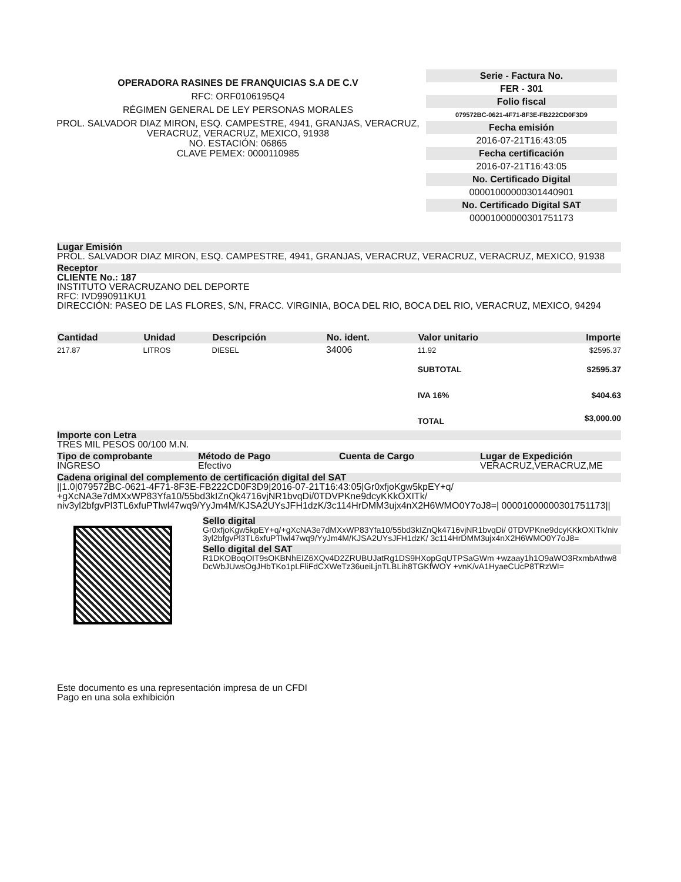OPERADORA RASINES DE FRANQUICIAS S.A DE C.V
RFC: ORF0106195Q4
RÉGIMEN GENERAL DE LEY PERSONAS MORALES
PROL. SALVADOR DIAZ MIRON, ESQ. CAMPESTRE, 4941, GRANJAS, VERACRUZ, VERACRUZ, VERACRUZ, MEXICO, 91938
NO. ESTACIÓN: 06865
CLAVE PEMEX: 0000110985
Serie - Factura No.
FER - 301
Folio fiscal
079572BC-0621-4F71-8F3E-FB222CD0F3D9
Fecha emisión
2016-07-21T16:43:05
Fecha certificación
2016-07-21T16:43:05
No. Certificado Digital
00001000000301440901
No. Certificado Digital SAT
00001000000301751173
Lugar Emisión
PROL. SALVADOR DIAZ MIRON, ESQ. CAMPESTRE, 4941, GRANJAS, VERACRUZ, VERACRUZ, VERACRUZ, MEXICO, 91938
Receptor
CLIENTE No.: 187
INSTITUTO VERACRUZANO DEL DEPORTE
RFC: IVD990911KU1
DIRECCIÓN: PASEO DE LAS FLORES, S/N, FRACC. VIRGINIA, BOCA DEL RIO, BOCA DEL RIO, VERACRUZ, MEXICO, 94294
| Cantidad | Unidad | Descripción | No. ident. | Valor unitario | Importe |
| --- | --- | --- | --- | --- | --- |
| 217.87 | LITROS | DIESEL | 34006 | 11.92 | $2595.37 |
| | | | | SUBTOTAL | $2595.37 |
| | | | | IVA 16% | $404.63 |
| | | | | TOTAL | $3,000.00 |
Importe con Letra
TRES MIL PESOS 00/100 M.N.
Tipo de comprobante Método de Pago Cuenta de Cargo Lugar de Expedición
INGRESO Efectivo VERACRUZ,VERACRUZ,ME
Cadena original del complemento de certificación digital del SAT
||1.0|079572BC-0621-4F71-8F3E-FB222CD0F3D9|2016-07-21T16:43:05|Gr0xfjoKgw5kpEY+q/ +gXcNA3e7dMXxWP83Yfa10/55bd3kIZnQk4716vjNR1bvqDi/0TDVPKne9dcyKKkOXITk/ niv3yl2bfgvPl3TL6xfuPTlwl47wq9/YyJm4M/KJSA2UYsJFH1dzK/3c114HrDMM3ujx4nX2H6WMO0Y7oJ8=| 00001000000301751173||
Sello digital
Gr0xfjoKgw5kpEY+q/+gXcNA3e7dMXxWP83Yfa10/55bd3kIZnQk4716vjNR1bvqDi/ 0TDVPKne9dcyKKkOXITk/niv3yl2bfgvPl3TL6xfuPTlwl47wq9/YyJm4M/KJSA2UYsJFH1dzK/ 3c114HrDMM3ujx4nX2H6WMO0Y7oJ8=
Sello digital del SAT
R1DKOBoqOIT9sOKBNhEIZ6XQv4D2ZRUBUJatRg1DS9HXopGqUTPSaGWm +wzaay1h1O9aWO3RxmbAthw8DcWbJUwsOgJHbTKo1pLFliFdCXWeTz36ueiLjnTLBLih8TGKfWOY +vnK/vA1HyaeCUcP8TRzWI=
Este documento es una representación impresa de un CFDI
Pago en una sola exhibición